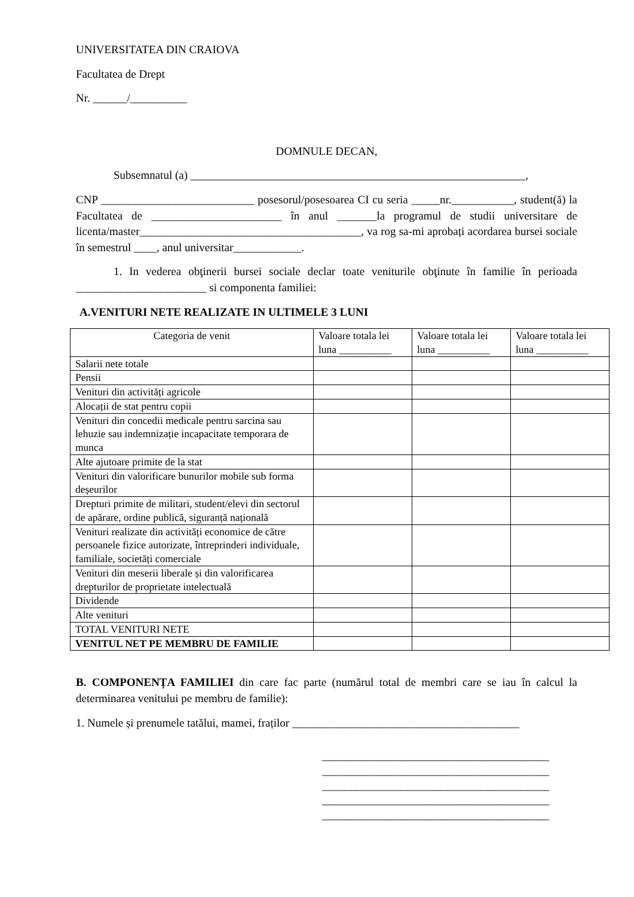UNIVERSITATEA DIN CRAIOVA
Facultatea de Drept
Nr. ______/__________
DOMNULE DECAN,
Subsemnatul (a) ___________________________________________________________,
CNP ___________________________ posesorul/posesoarea CI cu seria _____nr.___________, student(ă) la Facultatea de _______________________ în anul _______la programul de studii universitare de licenta/master_______________________________________, va rog sa-mi aprobați acordarea bursei sociale în semestrul ____, anul universitar____________.
1. In vederea obţinerii bursei sociale declar toate veniturile obţinute în familie în perioada _______________________ si componenta familiei:
A.VENITURI NETE REALIZATE IN ULTIMELE 3 LUNI
| Categoria de venit | Valoare totala lei luna __________ | Valoare totala lei luna __________ | Valoare totala lei luna __________ |
| --- | --- | --- | --- |
| Salarii nete totale | | | |
| Pensii | | | |
| Venituri din activități agricole | | | |
| Alocații de stat pentru copii | | | |
| Venituri din concedii medicale pentru sarcina sau lehuzie sau indemnizație incapacitate temporara de munca | | | |
| Alte ajutoare primite de la stat | | | |
| Venituri din valorificare bunurilor mobile sub forma deșeurilor | | | |
| Drepturi primite de militari, student/elevi din sectorul de apărare, ordine publică, siguranță națională | | | |
| Venituri realizate din activități economice de către persoanele fizice autorizate, întreprinderi individuale, familiale, societăți comerciale | | | |
| Venituri din meserii liberale și din valorificarea drepturilor de proprietate intelectuală | | | |
| Dividende | | | |
| Alte venituri | | | |
| TOTAL VENITURI NETE | | | |
| VENITUL NET PE MEMBRU DE FAMILIE | | | |
B. COMPONENȚA FAMILIEI din care fac parte (numărul total de membri care se iau în calcul la determinarea venitului pe membru de familie):
1. Numele și prenumele tatălui, mamei, fraților ________________________________________
________________________________________
________________________________________
________________________________________
________________________________________
________________________________________